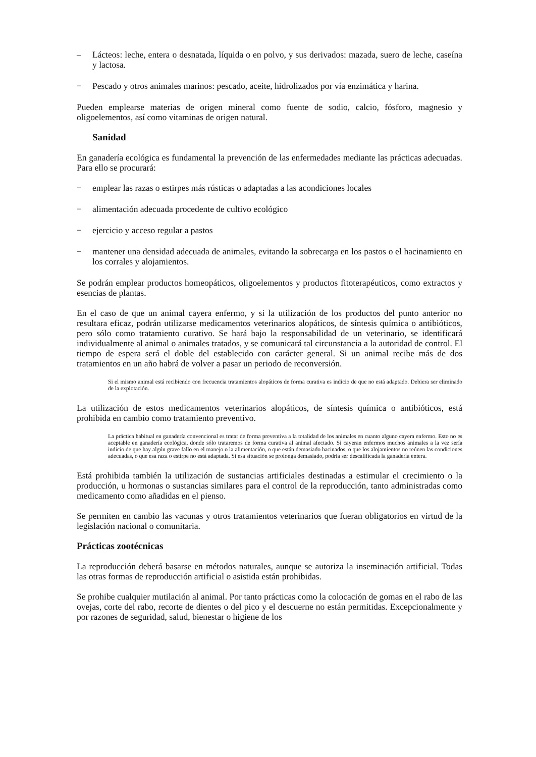– Lácteos: leche, entera o desnatada, líquida o en polvo, y sus derivados: mazada, suero de leche, caseína y lactosa.
− Pescado y otros animales marinos: pescado, aceite, hidrolizados por vía enzimática y harina.
Pueden emplearse materias de origen mineral como fuente de sodio, calcio, fósforo, magnesio y oligoelementos, así como vitaminas de origen natural.
Sanidad
En ganadería ecológica es fundamental la prevención de las enfermedades mediante las prácticas adecuadas. Para ello se procurará:
− emplear las razas o estirpes más rústicas o adaptadas a las acondiciones locales
− alimentación adecuada procedente de cultivo ecológico
− ejercicio y acceso regular a pastos
− mantener una densidad adecuada de animales, evitando la sobrecarga en los pastos o el hacinamiento en los corrales y alojamientos.
Se podrán emplear productos homeopáticos, oligoelementos y productos fitoterapéuticos, como extractos y esencias de plantas.
En el caso de que un animal cayera enfermo, y si la utilización de los productos del punto anterior no resultara eficaz, podrán utilizarse medicamentos veterinarios alopáticos, de síntesis química o antibióticos, pero sólo como tratamiento curativo. Se hará bajo la responsabilidad de un veterinario, se identificará individualmente al animal o animales tratados, y se comunicará tal circunstancia a la autoridad de control. El tiempo de espera será el doble del establecido con carácter general. Si un animal recibe más de dos tratamientos en un año habrá de volver a pasar un periodo de reconversión.
Si el mismo animal está recibiendo con frecuencia tratamientos alopáticos de forma curativa es indicio de que no está adaptado. Debiera ser eliminado de la explotación.
La utilización de estos medicamentos veterinarios alopáticos, de síntesis química o antibióticos, está prohibida en cambio como tratamiento preventivo.
La práctica habitual en ganadería convencional es tratar de forma preventiva a la totalidad de los animales en cuanto alguno cayera enfermo. Esto no es aceptable en ganadería ecológica, donde sólo trataremos de forma curativa al animal afectado. Si cayeran enfermos muchos animales a la vez sería indicio de que hay algún grave fallo en el manejo o la alimentación, o que están demasiado hacinados, o que los alojamientos no reúnen las condiciones adecuadas, o que esa raza o estirpe no está adaptada. Si esa situación se prolonga demasiado, podría ser descalificada la ganadería entera.
Está prohibida también la utilización de sustancias artificiales destinadas a estimular el crecimiento o la producción, u hormonas o sustancias similares para el control de la reproducción, tanto administradas como medicamento como añadidas en el pienso.
Se permiten en cambio las vacunas y otros tratamientos veterinarios que fueran obligatorios en virtud de la legislación nacional o comunitaria.
Prácticas zootécnicas
La reproducción deberá basarse en métodos naturales, aunque se autoriza la inseminación artificial. Todas las otras formas de reproducción artificial o asistida están prohibidas.
Se prohibe cualquier mutilación al animal. Por tanto prácticas como la colocación de gomas en el rabo de las ovejas, corte del rabo, recorte de dientes o del pico y el descuerne no están permitidas. Excepcionalmente y por razones de seguridad, salud, bienestar o higiene de los